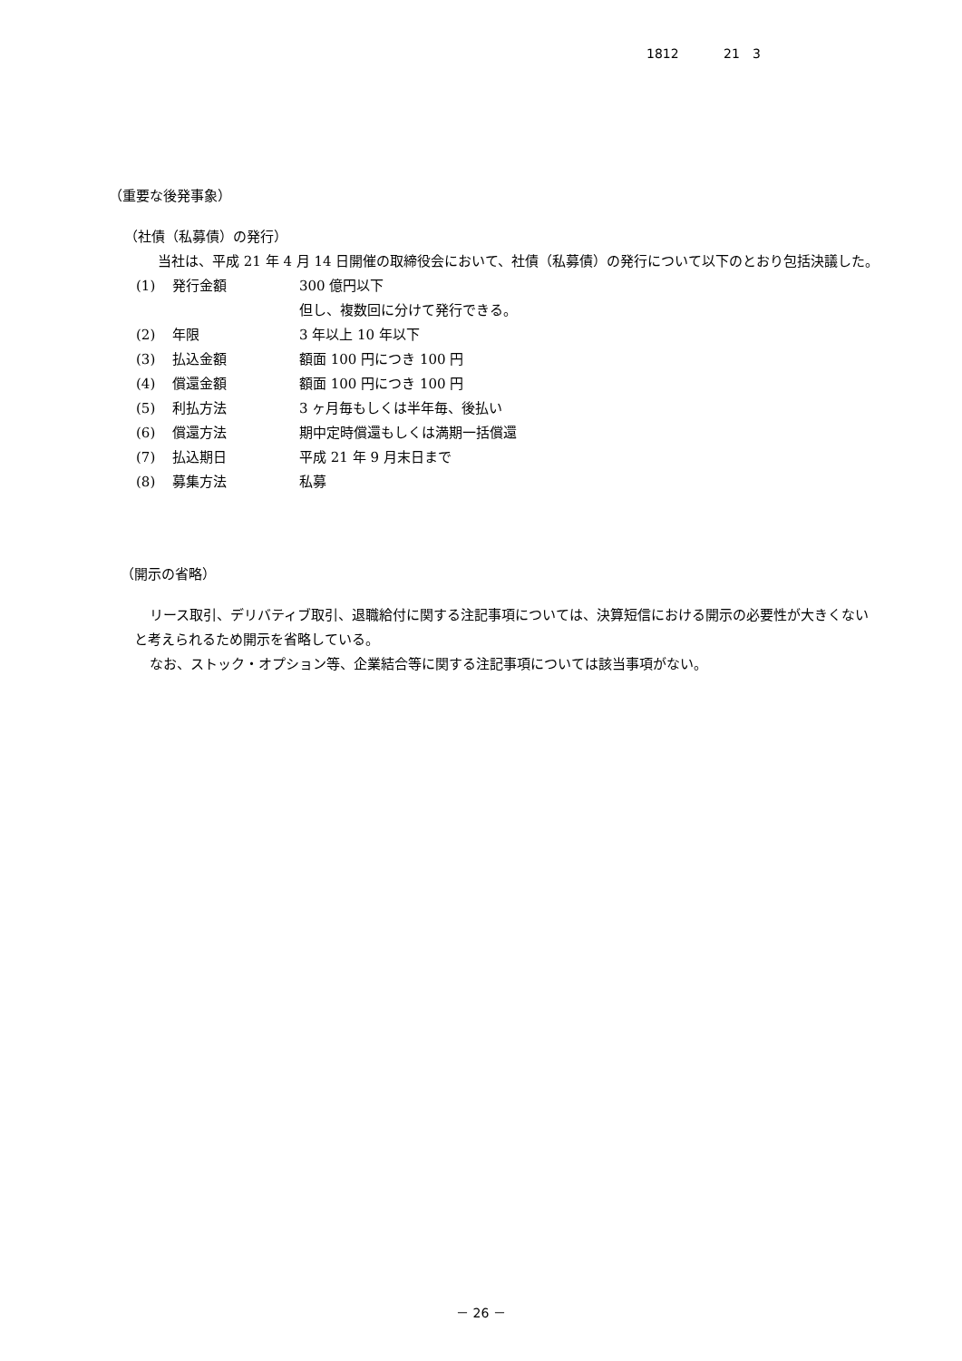1812 21　3
（重要な後発事象）
（社債（私募債）の発行）
当社は、平成 21 年 4 月 14 日開催の取締役会において、社債（私募債）の発行について以下のとおり包括決議した。
| (1) | 発行金額 | 300 億円以下 |
| | | 但し、複数回に分けて発行できる。 |
| (2) | 年限 | 3 年以上 10 年以下 |
| (3) | 払込金額 | 額面 100 円につき 100 円 |
| (4) | 償還金額 | 額面 100 円につき 100 円 |
| (5) | 利払方法 | 3 ヶ月毎もしくは半年毎、後払い |
| (6) | 償還方法 | 期中定時償還もしくは満期一括償還 |
| (7) | 払込期日 | 平成 21 年 9 月末日まで |
| (8) | 募集方法 | 私募 |
（開示の省略）
リース取引、デリバティブ取引、退職給付に関する注記事項については、決算短信における開示の必要性が大きくないと考えられるため開示を省略している。
なお、ストック・オプション等、企業結合等に関する注記事項については該当事項がない。
－ 26 －